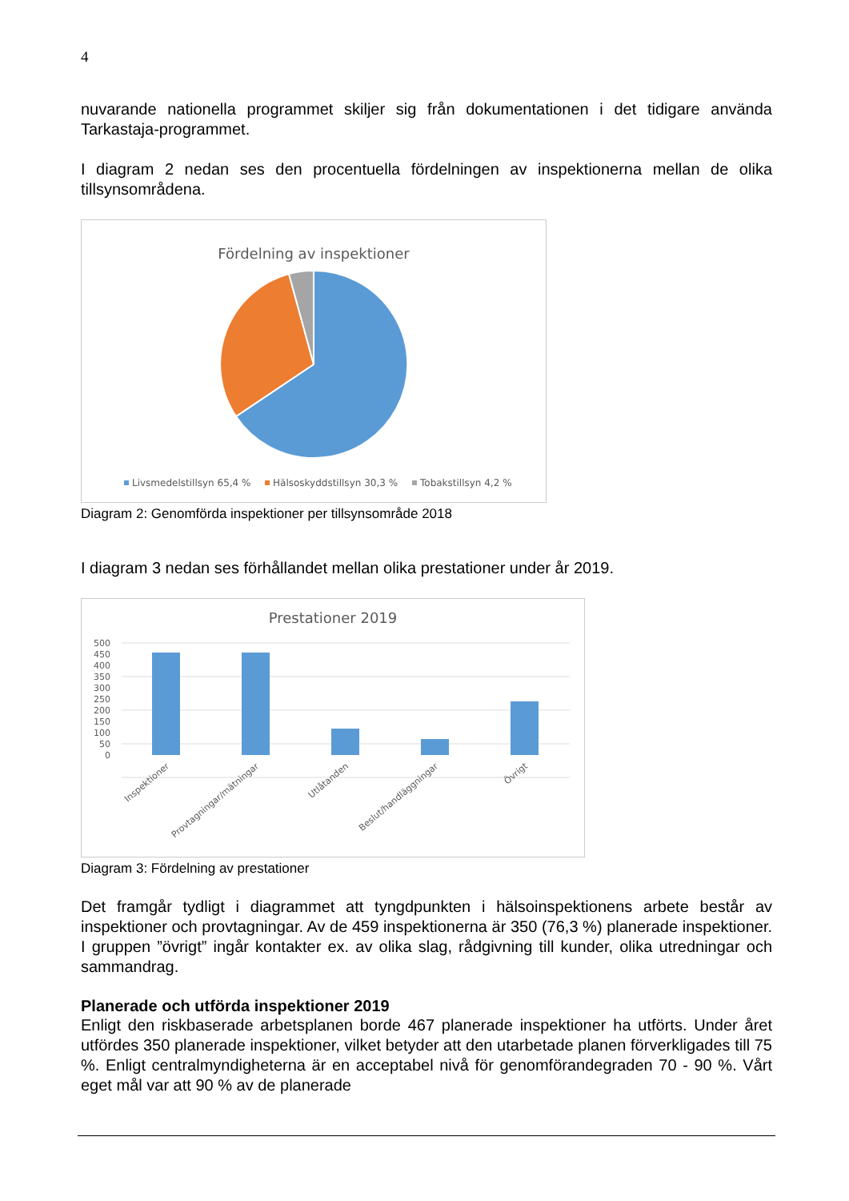4
nuvarande nationella programmet skiljer sig från dokumentationen i det tidigare använda Tarkastaja-programmet.
I diagram 2 nedan ses den procentuella fördelningen av inspektionerna mellan de olika tillsynsområdena.
Fördelning av inspektioner
Livsmedelstillsyn 65,4 %
Hälsoskyddstillsyn 30,3 %
Tobakstillsyn 4,2 %
Diagram 2: Genomförda inspektioner per tillsynsområde 2018
I diagram 3 nedan ses förhållandet mellan olika prestationer under år 2019.
Prestationer 2019
500
450
400
350
300
250
200
150
100
50
0
Inspektioner
Provtagningar/mätningar
Utlåtanden
Beslut/handläggningar
Övrigt
Diagram 3: Fördelning av prestationer
Det framgår tydligt i diagrammet att tyngdpunkten i hälsoinspektionens arbete består av inspektioner och provtagningar. Av de 459 inspektionerna är 350 (76,3 %) planerade inspektioner. I gruppen ”övrigt” ingår kontakter ex. av olika slag, rådgivning till kunder, olika utredningar och sammandrag.
Planerade och utförda inspektioner 2019
Enligt den riskbaserade arbetsplanen borde 467 planerade inspektioner ha utförts. Under året utfördes 350 planerade inspektioner, vilket betyder att den utarbetade planen förverkligades till 75 %. Enligt centralmyndigheterna är en acceptabel nivå för genomförandegraden 70 - 90 %. Vårt eget mål var att 90 % av de planerade